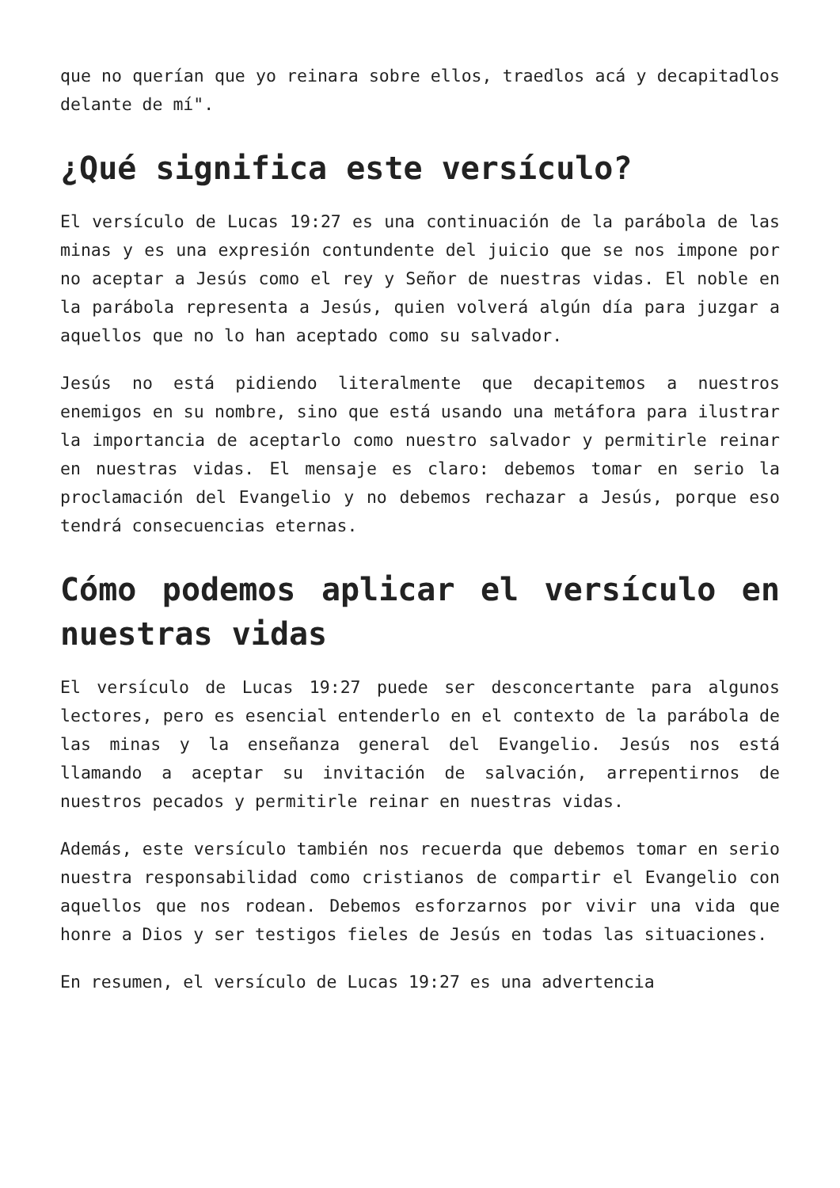que no querían que yo reinara sobre ellos, traedlos acá y decapitadlos delante de mí".
¿Qué significa este versículo?
El versículo de Lucas 19:27 es una continuación de la parábola de las minas y es una expresión contundente del juicio que se nos impone por no aceptar a Jesús como el rey y Señor de nuestras vidas. El noble en la parábola representa a Jesús, quien volverá algún día para juzgar a aquellos que no lo han aceptado como su salvador.
Jesús no está pidiendo literalmente que decapitemos a nuestros enemigos en su nombre, sino que está usando una metáfora para ilustrar la importancia de aceptarlo como nuestro salvador y permitirle reinar en nuestras vidas. El mensaje es claro: debemos tomar en serio la proclamación del Evangelio y no debemos rechazar a Jesús, porque eso tendrá consecuencias eternas.
Cómo podemos aplicar el versículo en nuestras vidas
El versículo de Lucas 19:27 puede ser desconcertante para algunos lectores, pero es esencial entenderlo en el contexto de la parábola de las minas y la enseñanza general del Evangelio. Jesús nos está llamando a aceptar su invitación de salvación, arrepentirnos de nuestros pecados y permitirle reinar en nuestras vidas.
Además, este versículo también nos recuerda que debemos tomar en serio nuestra responsabilidad como cristianos de compartir el Evangelio con aquellos que nos rodean. Debemos esforzarnos por vivir una vida que honre a Dios y ser testigos fieles de Jesús en todas las situaciones.
En resumen, el versículo de Lucas 19:27 es una advertencia